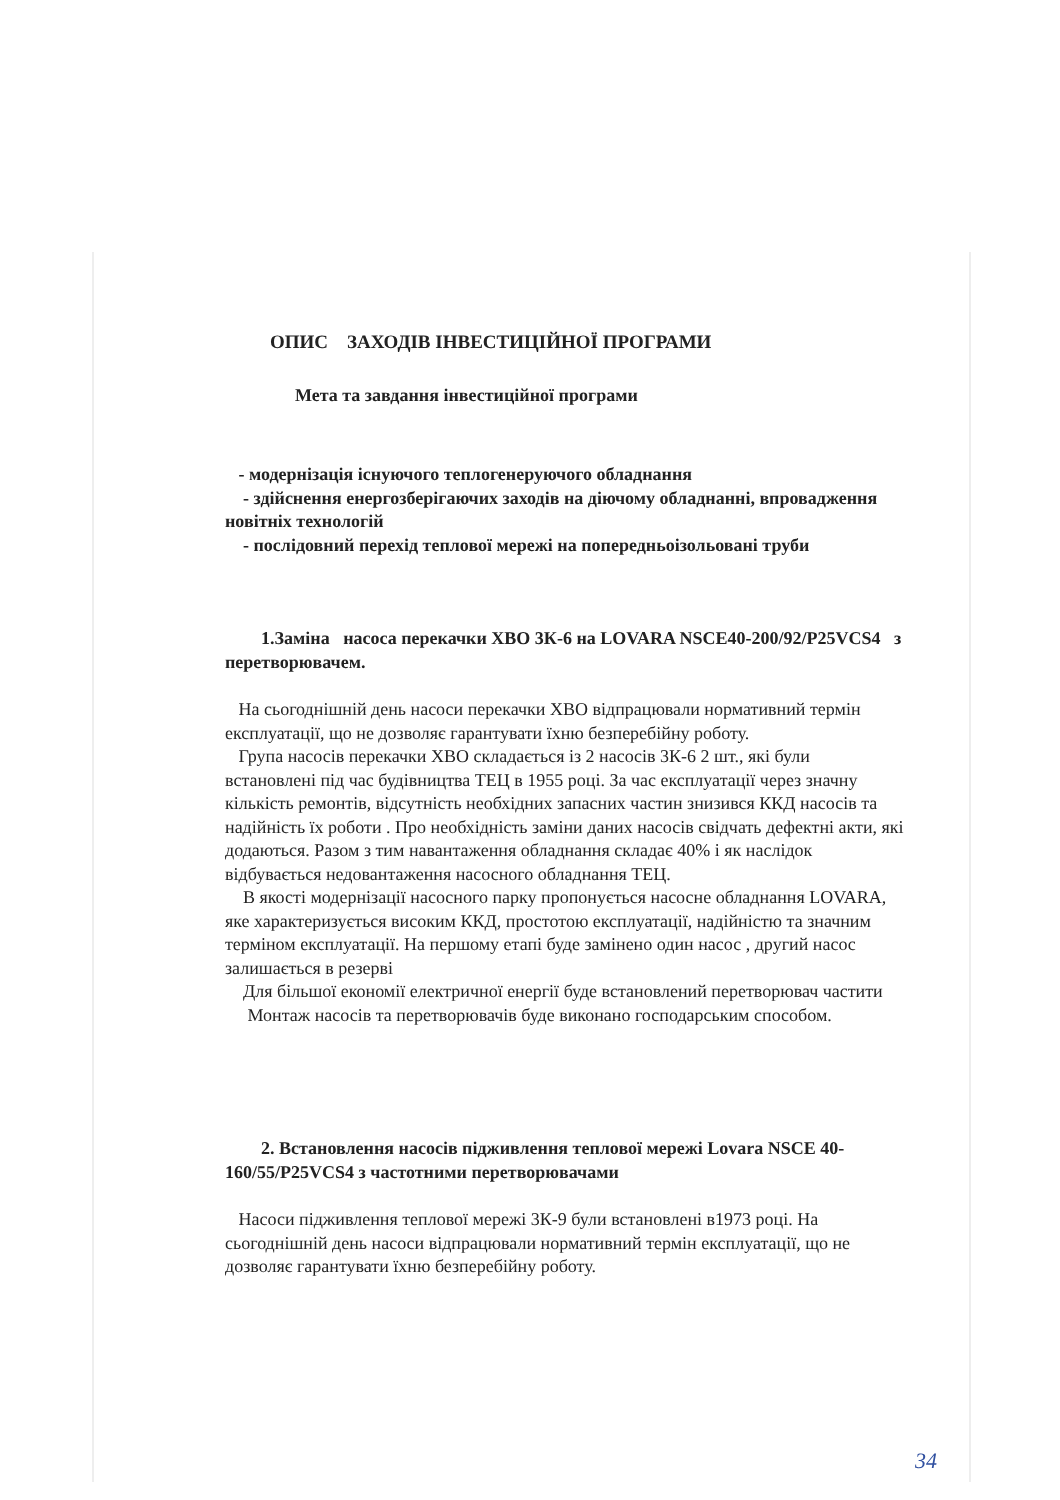ОПИС ЗАХОДІВ ІНВЕСТИЦІЙНОЇ ПРОГРАМИ
Мета та завдання інвестиційної програми
- модернізація існуючого теплогенеруючого обладнання
- здійснення енергозберігаючих заходів на діючому обладнанні, впровадження новітніх технологій
- послідовний перехід теплової мережі на попередньоізольовані труби
1.Заміна насоса перекачки ХВО 3К-6 на LOVARA NSCE40-200/92/P25VCS4 з перетворювачем.
На сьогоднішній день насоси перекачки ХВО відпрацювали нормативний термін експлуатації, що не дозволяє гарантувати їхню безперебійну роботу.
Група насосів перекачки ХВО складається із 2 насосів 3К-6 2 шт., які були встановлені під час будівництва ТЕЦ в 1955 році. За час експлуатації через значну кількість ремонтів, відсутність необхідних запасних частин знизився ККД насосів та надійність їх роботи . Про необхідність заміни даних насосів свідчать дефектні акти, які додаються. Разом з тим навантаження обладнання складає 40% і як наслідок відбувається недовантаження насосного обладнання ТЕЦ.
В якості модернізації насосного парку пропонується насосне обладнання LOVARA, яке характеризується високим ККД, простотою експлуатації, надійністю та значним терміном експлуатації. На першому етапі буде замінено один насос , другий насос залишається в резерві
Для більшої економії електричної енергії буде встановлений перетворювач частити
Монтаж насосів та перетворювачів буде виконано господарським способом.
2. Встановлення насосів підживлення теплової мережі Lovara NSCE 40-160/55/P25VCS4 з частотними перетворювачами
Насоси підживлення теплової мережі 3К-9 були встановлені в1973 році. На сьогоднішній день насоси відпрацювали нормативний термін експлуатації, що не дозволяє гарантувати їхню безперебійну роботу.
34